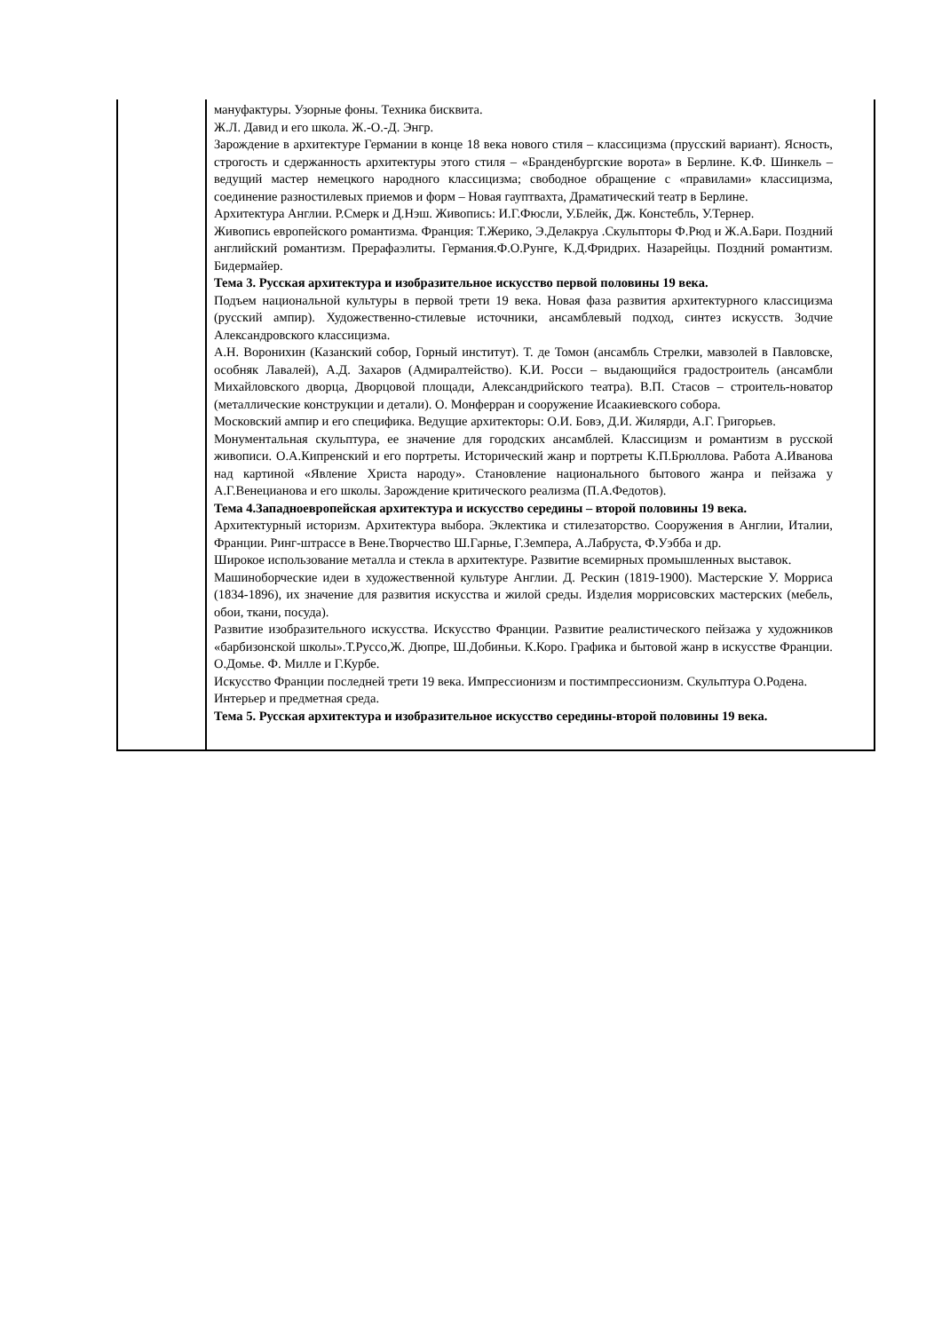| | мануфактуры. Узорные фоны. Техника бисквита. Ж.Л. Давид и его школа. Ж.-О.-Д. Энгр. Зарождение в архитектуре Германии в конце 18 века нового стиля – классицизма (прусский вариант). Ясность, строгость и сдержанность архитектуры этого стиля – «Бранденбургские ворота» в Берлине. К.Ф. Шинкель – ведущий мастер немецкого народного классицизма; свободное обращение с «правилами» классицизма, соединение разностилевых приемов и форм – Новая гауптвахта, Драматический театр в Берлине. Архитектура Англии. Р.Смерк и Д.Нэш. Живопись: И.Г.Фюсли, У.Блейк, Дж. Констебль, У.Тернер. Живопись европейского романтизма. Франция: Т.Жерико, Э.Делакруа .Скульпторы Ф.Рюд и Ж.А.Бари. Поздний английский романтизм. Прерафаэлиты. Германия.Ф.О.Рунге, К.Д.Фридрих. Назарейцы. Поздний романтизм. Бидермайер. Тема 3. Русская архитектура и изобразительное искусство первой половины 19 века. Подъем национальной культуры в первой трети 19 века. Новая фаза развития архитектурного классицизма (русский ампир). Художественно-стилевые источники, ансамблевый подход, синтез искусств. Зодчие Александровского классицизма. А.Н. Воронихин (Казанский собор, Горный институт). Т. де Томон (ансамбль Стрелки, мавзолей в Павловске, особняк Лавалей), А.Д. Захаров (Адмиралтейство). К.И. Росси – выдающийся градостроитель (ансамбли Михайловского дворца, Дворцовой площади, Александрийского театра). В.П. Стасов – строитель-новатор (металлические конструкции и детали). О. Монферран и сооружение Исаакиевского собора. Московский ампир и его специфика. Ведущие архитекторы: О.И. Бовэ, Д.И. Жилярди, А.Г. Григорьев. Монументальная скульптура, ее значение для городских ансамблей. Классицизм и романтизм в русской живописи. О.А.Кипренский и его портреты. Исторический жанр и портреты К.П.Брюллова. Работа А.Иванова над картиной «Явление Христа народу». Становление национального бытового жанра и пейзажа у А.Г.Венецианова и его школы. Зарождение критического реализма (П.А.Федотов). Тема 4.Западноевропейская архитектура и искусство середины – второй половины 19 века. Архитектурный историзм. Архитектура выбора. Эклектика и стилезаторство. Сооружения в Англии, Италии, Франции. Ринг-штрассе в Вене.Творчество Ш.Гарнье, Г.Земпера, А.Лабруста, Ф.Уэбба и др. Широкое использование металла и стекла в архитектуре. Развитие всемирных промышленных выставок. Машиноборческие идеи в художественной культуре Англии. Д. Рескин (1819-1900). Мастерские У. Морриса (1834-1896), их значение для развития искусства и жилой среды. Изделия моррисовских мастерских (мебель, обои, ткани, посуда). Развитие изобразительного искусства. Искусство Франции. Развитие реалистического пейзажа у художников «барбизонской школы».Т.Руссо,Ж. Дюпре, Ш.Добиньи. К.Коро. Графика и бытовой жанр в искусстве Франции. О.Домье. Ф. Милле и Г.Курбе. Искусство Франции последней трети 19 века. Импрессионизм и постимпрессионизм. Скульптура О.Родена. Интерьер и предметная среда. Тема 5. Русская архитектура и изобразительное искусство середины-второй половины 19 века. |